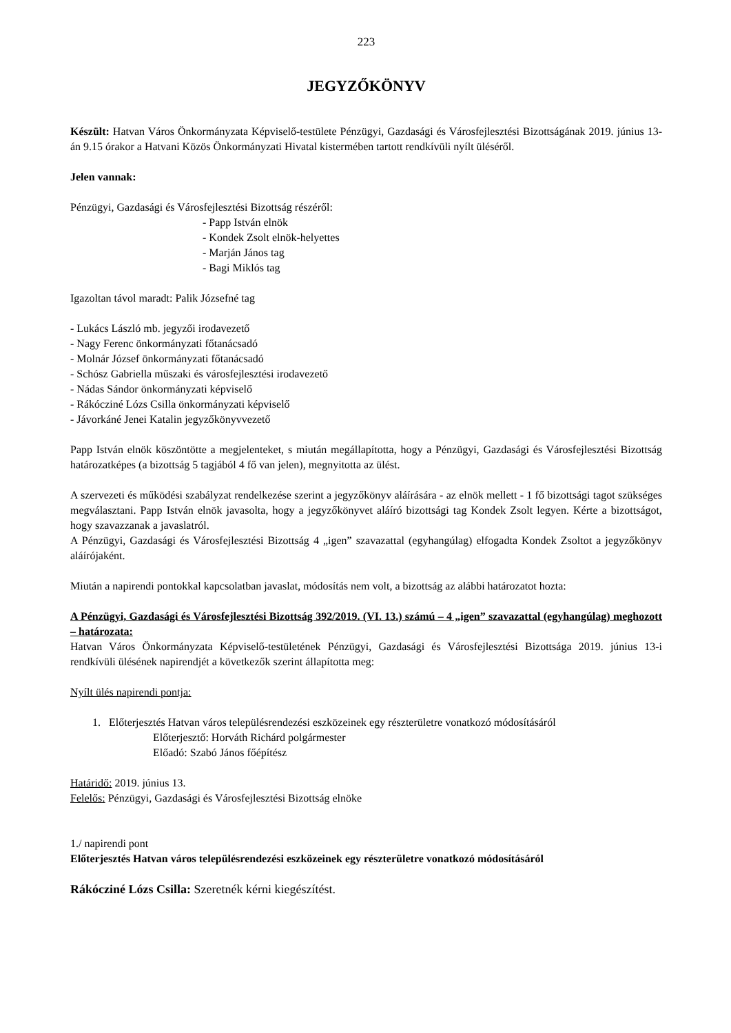223
JEGYZŐKÖNYV
Készült: Hatvan Város Önkormányzata Képviselő-testülete Pénzügyi, Gazdasági és Városfejlesztési Bizottságának 2019. június 13-án 9.15 órakor a Hatvani Közös Önkormányzati Hivatal kistermében tartott rendkívüli nyílt üléséről.
Jelen vannak:
Pénzügyi, Gazdasági és Városfejlesztési Bizottság részéről:
- Papp István elnök
- Kondek Zsolt elnök-helyettes
- Marján János tag
- Bagi Miklós tag
Igazoltan távol maradt: Palik Józsefné tag
- Lukács László mb. jegyzői irodavezető
- Nagy Ferenc önkormányzati főtanácsadó
- Molnár József önkormányzati főtanácsadó
- Schósz Gabriella műszaki és városfejlesztési irodavezető
- Nádas Sándor önkormányzati képviselő
- Rákócziné Lózs Csilla önkormányzati képviselő
- Jávorkáné Jenei Katalin jegyzőkönyvvezető
Papp István elnök köszöntötte a megjelenteket, s miután megállapította, hogy a Pénzügyi, Gazdasági és Városfejlesztési Bizottság határozatképes (a bizottság 5 tagjából 4 fő van jelen), megnyitotta az ülést.
A szervezeti és működési szabályzat rendelkezése szerint a jegyzőkönyv aláírására - az elnök mellett - 1 fő bizottsági tagot szükséges megválasztani. Papp István elnök javasolta, hogy a jegyzőkönyvet aláíró bizottsági tag Kondek Zsolt legyen. Kérte a bizottságot, hogy szavazzanak a javaslatról.
A Pénzügyi, Gazdasági és Városfejlesztési Bizottság 4 „igen” szavazattal (egyhangúlag) elfogadta Kondek Zsoltot a jegyzőkönyv aláírójaként.
Miután a napirendi pontokkal kapcsolatban javaslat, módosítás nem volt, a bizottság az alábbi határozatot hozta:
A Pénzügyi, Gazdasági és Városfejlesztési Bizottság 392/2019. (VI. 13.) számú – 4 „igen” szavazattal (egyhangúlag) meghozott – határozata:
Hatvan Város Önkormányzata Képviselő-testületének Pénzügyi, Gazdasági és Városfejlesztési Bizottsága 2019. június 13-i rendkívüli ülésének napirendjét a következők szerint állapította meg:
Nyílt ülés napirendi pontja:
1. Előterjesztés Hatvan város településrendezési eszközeinek egy részterületre vonatkozó módosításáról
Előterjesztő: Horváth Richárd polgármester
Előadó: Szabó János főépítész
Határidő: 2019. június 13.
Felelős: Pénzügyi, Gazdasági és Városfejlesztési Bizottság elnöke
1./ napirendi pont
Előterjesztés Hatvan város településrendezési eszközeinek egy részterületre vonatkozó módosításáról
Rákócziné Lózs Csilla: Szeretnék kérni kiegészítést.